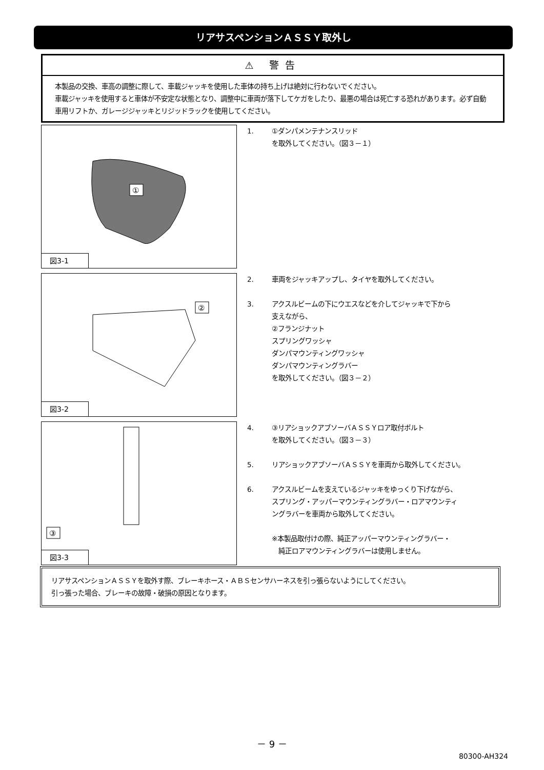リアサスペンションＡＳＳＹ取外し
⚠ 警告
本製品の交換、車高の調整に際して、車載ジャッキを使用した車体の持ち上げは絶対に行わないでください。
車載ジャッキを使用すると車体が不安定な状態となり、調整中に車両が落下してケガをしたり、最悪の場合は死亡する恐れがあります。必ず自動車用リフトか、ガレージジャッキとリジッドラックを使用してください。
①
図3-1
1. ①ダンパメンテナンスリッド
を取外してください。（図３－１）
②
図3-2
2. 車両をジャッキアップし、タイヤを取外してください。
3. アクスルビームの下にウエスなどを介してジャッキで下から
支えながら、
②フランジナット
スプリングワッシャ
ダンパマウンティングワッシャ
ダンパマウンティングラバー
を取外してください。（図３－２）
③
図3-3
4. ③リアショックアブソーバＡＳＳＹロア取付ボルト
を取外してください。（図３－３）
5. リアショックアブソーバＡＳＳＹを車両から取外してください。
6. アクスルビームを支えているジャッキをゆっくり下げながら、
スプリング・アッパーマウンティングラバー・ロアマウンティ
ングラバーを車両から取外してください。
※本製品取付けの際、純正アッパーマウンティングラバー・
　純正ロアマウンティングラバーは使用しません。
リアサスペンションＡＳＳＹを取外す際、ブレーキホース・ＡＢＳセンサハーネスを引っ張らないようにしてください。
引っ張った場合、ブレーキの故障・破損の原因となります。
－ 9 －
80300-AH324